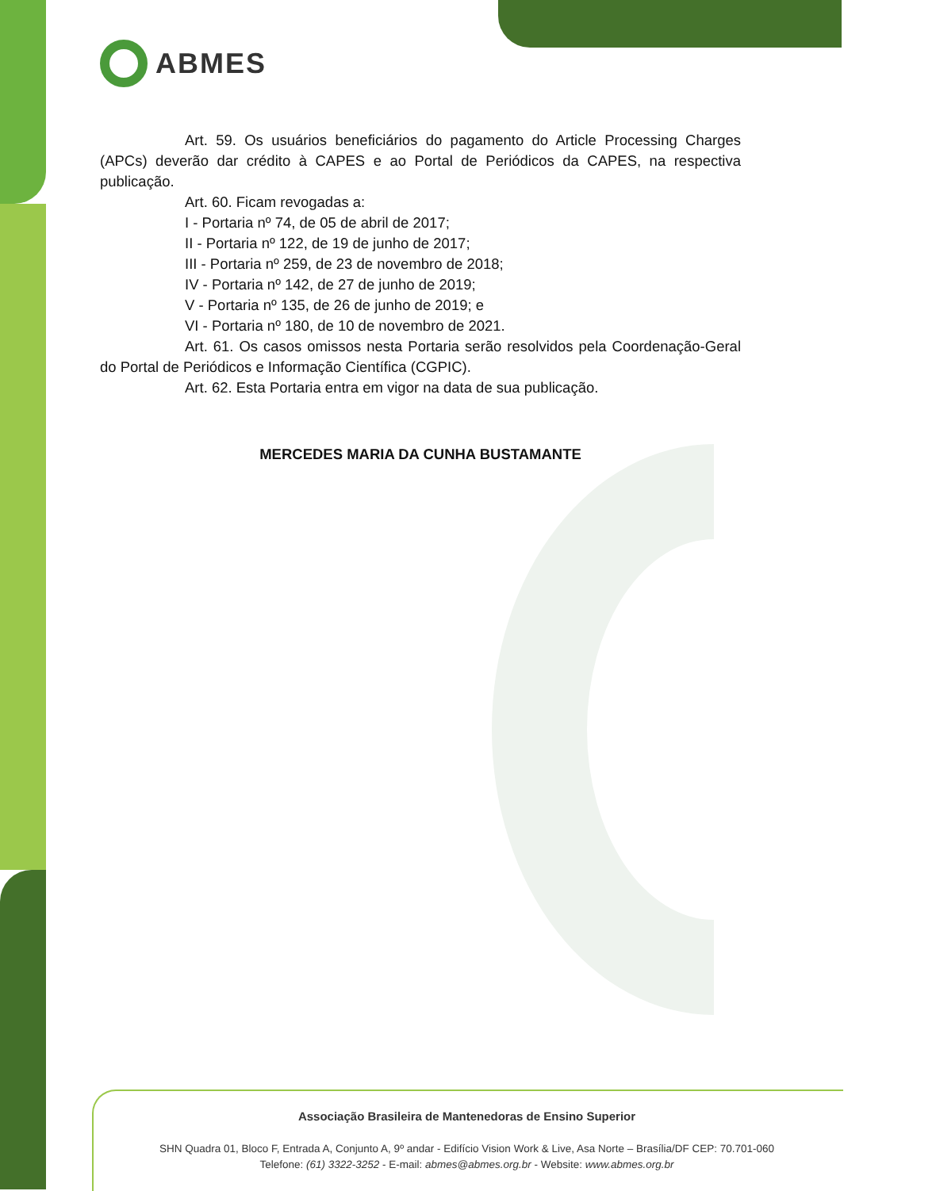ABMES
Art. 59. Os usuários beneficiários do pagamento do Article Processing Charges (APCs) deverão dar crédito à CAPES e ao Portal de Periódicos da CAPES, na respectiva publicação.
Art. 60. Ficam revogadas a:
I - Portaria nº 74, de 05 de abril de 2017;
II - Portaria nº 122, de 19 de junho de 2017;
III - Portaria nº 259, de 23 de novembro de 2018;
IV - Portaria nº 142, de 27 de junho de 2019;
V - Portaria nº 135, de 26 de junho de 2019; e
VI - Portaria nº 180, de 10 de novembro de 2021.
Art. 61. Os casos omissos nesta Portaria serão resolvidos pela Coordenação-Geral do Portal de Periódicos e Informação Científica (CGPIC).
Art. 62. Esta Portaria entra em vigor na data de sua publicação.
MERCEDES MARIA DA CUNHA BUSTAMANTE
Associação Brasileira de Mantenedoras de Ensino Superior
SHN Quadra 01, Bloco F, Entrada A, Conjunto A, 9º andar - Edifício Vision Work & Live, Asa Norte – Brasília/DF CEP: 70.701-060
Telefone: (61) 3322-3252 - E-mail: abmes@abmes.org.br - Website: www.abmes.org.br